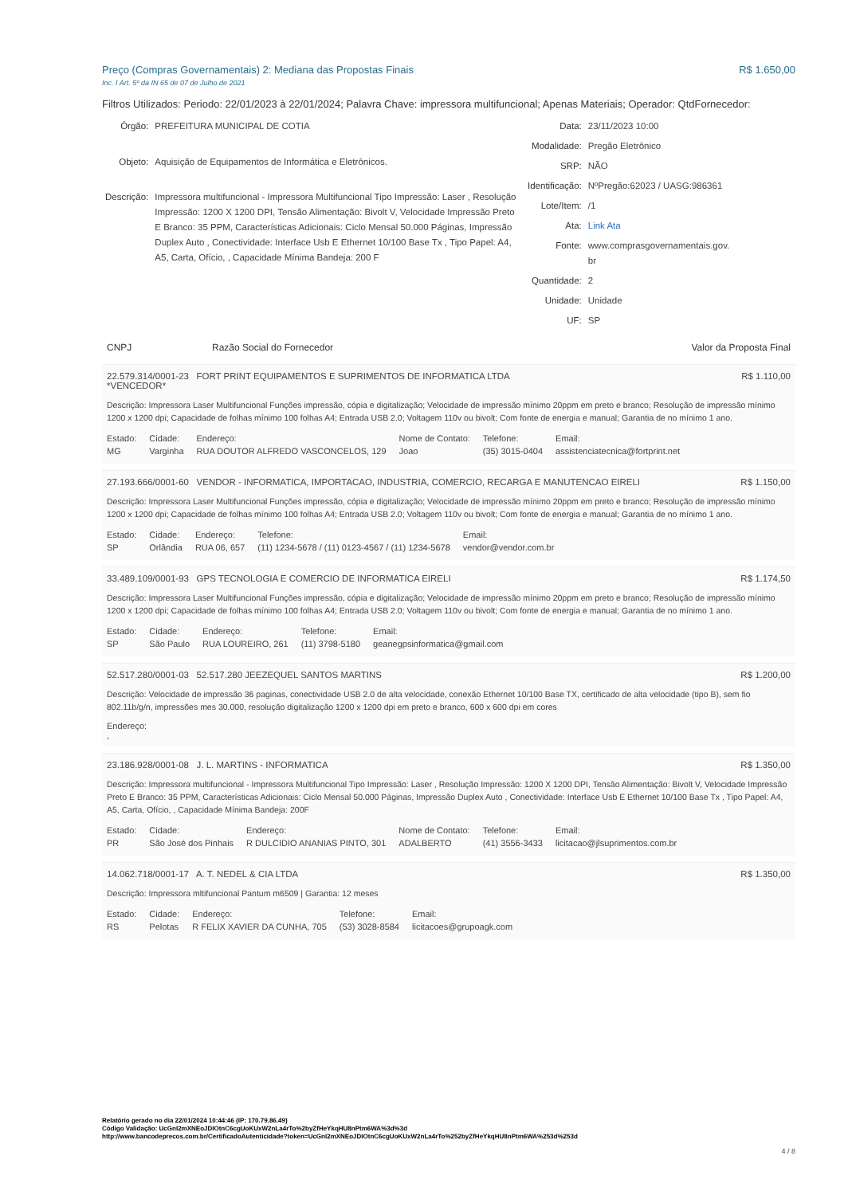Preço (Compras Governamentais) 2: Mediana das Propostas Finais R$ 1.650,00
Inc. I Art. 5º da IN 65 de 07 de Julho de 2021
Filtros Utilizados: Periodo: 22/01/2023 à 22/01/2024; Palavra Chave: impressora multifuncional; Apenas Materiais; Operador: QtdFornecedor:
| Órgão: | PREFEITURA MUNICIPAL DE COTIA |
| Objeto: | Aquisição de Equipamentos de Informática e Eletrônicos. |
| Descrição: | Impressora multifuncional - Impressora Multifuncional Tipo Impressão: Laser , Resolução Impressão: 1200 X 1200 DPI, Tensão Alimentação: Bivolt V, Velocidade Impressão Preto E Branco: 35 PPM, Características Adicionais: Ciclo Mensal 50.000 Páginas, Impressão Duplex Auto , Conectividade: Interface Usb E Ethernet 10/100 Base Tx , Tipo Papel: A4, A5, Carta, Ofício, , Capacidade Mínima Bandeja: 200 F |
| Data: | 23/11/2023 10:00 |
| Modalidade: | Pregão Eletrônico |
| SRP: | NÃO |
| Identificação: | NºPregão:62023 / UASG:986361 |
| Lote/Item: | /1 |
| Ata: | Link Ata |
| Fonte: | www.comprasgovernamentais.gov. br |
| Quantidade: | 2 |
| Unidade: | Unidade |
| UF: | SP |
| CNPJ | Razão Social do Fornecedor | Valor da Proposta Final |
| --- | --- | --- |
22.579.314/0001-23 FORT PRINT EQUIPAMENTOS E SUPRIMENTOS DE INFORMATICA LTDA
*VENCEDOR* R$ 1.110,00
Descrição: Impressora Laser Multifuncional Funções impressão, cópia e digitalização; Velocidade de impressão mínimo 20ppm em preto e branco; Resolução de impressão mínimo 1200 x 1200 dpi; Capacidade de folhas mínimo 100 folhas A4; Entrada USB 2.0; Voltagem 110v ou bivolt; Com fonte de energia e manual; Garantia de no mínimo 1 ano.
| Estado: | Cidade: | Endereço: | Nome de Contato: | Telefone: | Email: |
| MG | Varginha | RUA DOUTOR ALFREDO VASCONCELOS, 129 | Joao | (35) 3015-0404 | assistenciatecnica@fortprint.net |
27.193.666/0001-60 VENDOR - INFORMATICA, IMPORTACAO, INDUSTRIA, COMERCIO, RECARGA E MANUTENCAO EIRELI R$ 1.150,00
Descrição: Impressora Laser Multifuncional Funções impressão, cópia e digitalização; Velocidade de impressão mínimo 20ppm em preto e branco; Resolução de impressão mínimo 1200 x 1200 dpi; Capacidade de folhas mínimo 100 folhas A4; Entrada USB 2.0; Voltagem 110v ou bivolt; Com fonte de energia e manual; Garantia de no mínimo 1 ano.
| Estado: | Cidade: | Endereço: | Telefone: | Email: |
| SP | Orlândia | RUA 06, 657 | (11) 1234-5678 / (11) 0123-4567 / (11) 1234-5678 | vendor@vendor.com.br |
33.489.109/0001-93 GPS TECNOLOGIA E COMERCIO DE INFORMATICA EIRELI R$ 1.174,50
Descrição: Impressora Laser Multifuncional Funções impressão, cópia e digitalização; Velocidade de impressão mínimo 20ppm em preto e branco; Resolução de impressão mínimo 1200 x 1200 dpi; Capacidade de folhas mínimo 100 folhas A4; Entrada USB 2.0; Voltagem 110v ou bivolt; Com fonte de energia e manual; Garantia de no mínimo 1 ano.
| Estado: | Cidade: | Endereço: | Telefone: | Email: |
| SP | São Paulo | RUA LOUREIRO, 261 | (11) 3798-5180 | geanegpsinformatica@gmail.com |
52.517.280/0001-03 52.517.280 JEEZEQUEL SANTOS MARTINS R$ 1.200,00
Descrição: Velocidade de impressão 36 paginas, conectividade USB 2.0 de alta velocidade, conexão Ethernet 10/100 Base TX, certificado de alta velocidade (tipo B), sem fio 802.11b/g/n, impressões mes 30.000, resolução digitalização 1200 x 1200 dpi em preto e branco, 600 x 600 dpi em cores
Endereço:
,
23.186.928/0001-08 J. L. MARTINS - INFORMATICA R$ 1.350,00
Descrição: Impressora multifuncional - Impressora Multifuncional Tipo Impressão: Laser , Resolução Impressão: 1200 X 1200 DPI, Tensão Alimentação: Bivolt V, Velocidade Impressão Preto E Branco: 35 PPM, Características Adicionais: Ciclo Mensal 50.000 Páginas, Impressão Duplex Auto , Conectividade: Interface Usb E Ethernet 10/100 Base Tx , Tipo Papel: A4, A5, Carta, Ofício, , Capacidade Mínima Bandeja: 200F
| Estado: | Cidade: | Endereço: | Nome de Contato: | Telefone: | Email: |
| PR | São José dos Pinhais | R DULCIDIO ANANIAS PINTO, 301 | ADALBERTO | (41) 3556-3433 | licitacao@jlsuprimentos.com.br |
14.062.718/0001-17 A. T. NEDEL & CIA LTDA R$ 1.350,00
Descrição: Impressora mltifuncional Pantum m6509 | Garantia: 12 meses
| Estado: | Cidade: | Endereço: | Telefone: | Email: |
| RS | Pelotas | R FELIX XAVIER DA CUNHA, 705 | (53) 3028-8584 | licitacoes@grupoagk.com |
Relatório gerado no dia 22/01/2024 10:44:46 (IP: 170.79.86.49)
Código Validação: UcGnI2mXNEoJDIOtnC6cgUoKUxW2nLa4rTo%2byZfHeYkqHU8nPtm6WA%3d%3d
http://www.bancodeprecos.com.br/CertificadoAutenticidade?token=UcGnI2mXNEoJDIOtnC6cgUoKUxW2nLa4rTo%252byZfHeYkqHU8nPtm6WA%253d%253d
4 / 8